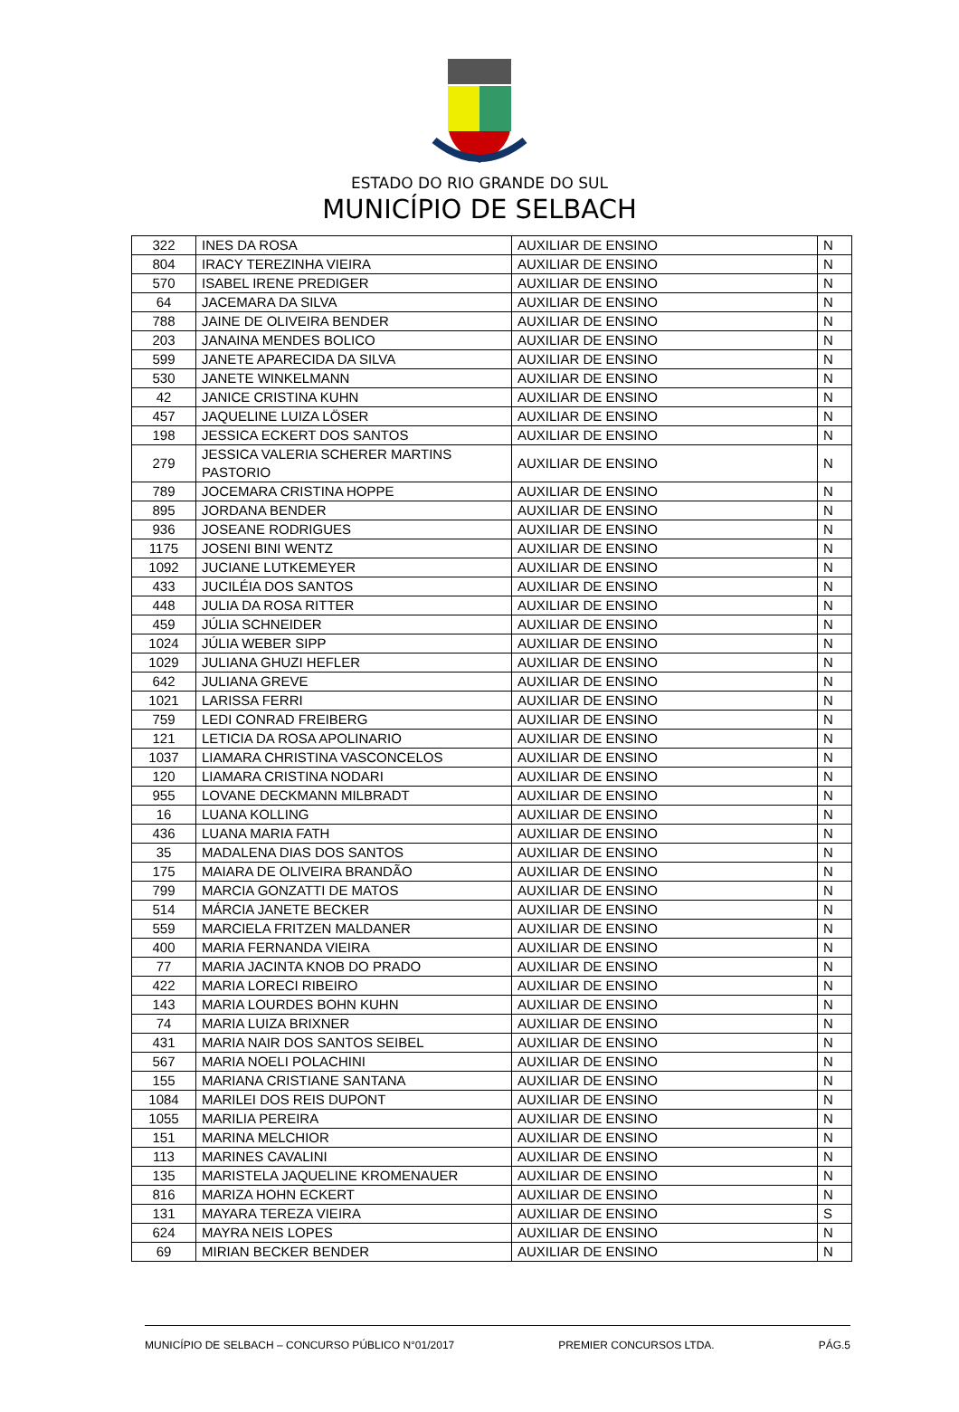ESTADO DO RIO GRANDE DO SUL
MUNICÍPIO DE SELBACH
| 322 | INES DA ROSA | AUXILIAR DE ENSINO | N |
| 804 | IRACY TEREZINHA VIEIRA | AUXILIAR DE ENSINO | N |
| 570 | ISABEL IRENE PREDIGER | AUXILIAR DE ENSINO | N |
| 64 | JACEMARA DA SILVA | AUXILIAR DE ENSINO | N |
| 788 | JAINE DE OLIVEIRA BENDER | AUXILIAR DE ENSINO | N |
| 203 | JANAINA MENDES BOLICO | AUXILIAR DE ENSINO | N |
| 599 | JANETE APARECIDA DA SILVA | AUXILIAR DE ENSINO | N |
| 530 | JANETE WINKELMANN | AUXILIAR DE ENSINO | N |
| 42 | JANICE CRISTINA KUHN | AUXILIAR DE ENSINO | N |
| 457 | JAQUELINE LUIZA LÖSER | AUXILIAR DE ENSINO | N |
| 198 | JESSICA ECKERT DOS SANTOS | AUXILIAR DE ENSINO | N |
| 279 | JESSICA VALERIA SCHERER MARTINS PASTORIO | AUXILIAR DE ENSINO | N |
| 789 | JOCEMARA CRISTINA HOPPE | AUXILIAR DE ENSINO | N |
| 895 | JORDANA BENDER | AUXILIAR DE ENSINO | N |
| 936 | JOSEANE RODRIGUES | AUXILIAR DE ENSINO | N |
| 1175 | JOSENI BINI WENTZ | AUXILIAR DE ENSINO | N |
| 1092 | JUCIANE LUTKEMEYER | AUXILIAR DE ENSINO | N |
| 433 | JUCILÉIA DOS SANTOS | AUXILIAR DE ENSINO | N |
| 448 | JULIA DA ROSA RITTER | AUXILIAR DE ENSINO | N |
| 459 | JÚLIA SCHNEIDER | AUXILIAR DE ENSINO | N |
| 1024 | JÚLIA WEBER SIPP | AUXILIAR DE ENSINO | N |
| 1029 | JULIANA GHUZI HEFLER | AUXILIAR DE ENSINO | N |
| 642 | JULIANA GREVE | AUXILIAR DE ENSINO | N |
| 1021 | LARISSA FERRI | AUXILIAR DE ENSINO | N |
| 759 | LEDI CONRAD FREIBERG | AUXILIAR DE ENSINO | N |
| 121 | LETICIA DA ROSA APOLINARIO | AUXILIAR DE ENSINO | N |
| 1037 | LIAMARA CHRISTINA VASCONCELOS | AUXILIAR DE ENSINO | N |
| 120 | LIAMARA CRISTINA NODARI | AUXILIAR DE ENSINO | N |
| 955 | LOVANE DECKMANN MILBRADT | AUXILIAR DE ENSINO | N |
| 16 | LUANA KOLLING | AUXILIAR DE ENSINO | N |
| 436 | LUANA MARIA FATH | AUXILIAR DE ENSINO | N |
| 35 | MADALENA DIAS DOS SANTOS | AUXILIAR DE ENSINO | N |
| 175 | MAIARA DE OLIVEIRA BRANDÃO | AUXILIAR DE ENSINO | N |
| 799 | MARCIA GONZATTI DE MATOS | AUXILIAR DE ENSINO | N |
| 514 | MÁRCIA JANETE BECKER | AUXILIAR DE ENSINO | N |
| 559 | MARCIELA FRITZEN MALDANER | AUXILIAR DE ENSINO | N |
| 400 | MARIA FERNANDA VIEIRA | AUXILIAR DE ENSINO | N |
| 77 | MARIA JACINTA KNOB DO PRADO | AUXILIAR DE ENSINO | N |
| 422 | MARIA LORECI RIBEIRO | AUXILIAR DE ENSINO | N |
| 143 | MARIA LOURDES BOHN KUHN | AUXILIAR DE ENSINO | N |
| 74 | MARIA LUIZA BRIXNER | AUXILIAR DE ENSINO | N |
| 431 | MARIA NAIR DOS SANTOS SEIBEL | AUXILIAR DE ENSINO | N |
| 567 | MARIA NOELI POLACHINI | AUXILIAR DE ENSINO | N |
| 155 | MARIANA CRISTIANE SANTANA | AUXILIAR DE ENSINO | N |
| 1084 | MARILEI DOS REIS DUPONT | AUXILIAR DE ENSINO | N |
| 1055 | MARILIA PEREIRA | AUXILIAR DE ENSINO | N |
| 151 | MARINA MELCHIOR | AUXILIAR DE ENSINO | N |
| 113 | MARINES CAVALINI | AUXILIAR DE ENSINO | N |
| 135 | MARISTELA JAQUELINE KROMENAUER | AUXILIAR DE ENSINO | N |
| 816 | MARIZA HOHN ECKERT | AUXILIAR DE ENSINO | N |
| 131 | MAYARA TEREZA VIEIRA | AUXILIAR DE ENSINO | S |
| 624 | MAYRA NEIS LOPES | AUXILIAR DE ENSINO | N |
| 69 | MIRIAN BECKER BENDER | AUXILIAR DE ENSINO | N |
MUNICÍPIO DE SELBACH – CONCURSO PÚBLICO N°01/2017 PREMIER CONCURSOS LTDA. PÁG.5